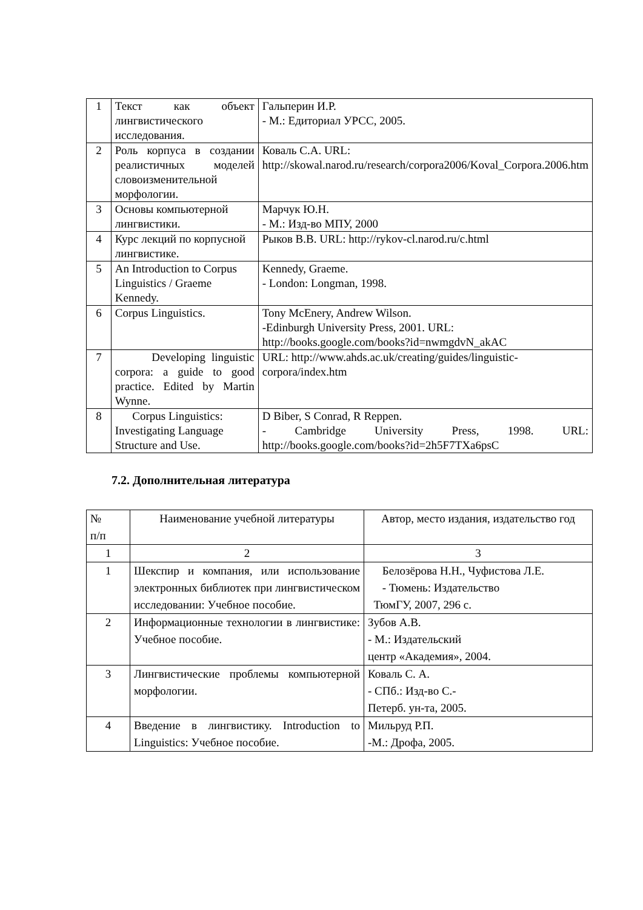| 1 | Текст как объект лингвистического исследования. | Гальперин И.Р. - М.: Едиториал УРСС, 2005. |
| 2 | Роль корпуса в создании реалистичных моделей словоизменительной морфологии. | Коваль С.А. URL: http://skowal.narod.ru/research/corpora2006/Koval_Corpora.2006.htm |
| 3 | Основы компьютерной лингвистики. | Марчук Ю.Н. - М.: Изд-во МПУ, 2000 |
| 4 | Курс лекций по корпусной лингвистике. | Рыков В.В. URL: http://rykov-cl.narod.ru/c.html |
| 5 | An Introduction to Corpus Linguistics / Graeme Kennedy. | Kennedy, Graeme. - London: Longman, 1998. |
| 6 | Corpus Linguistics. | Tony McEnery, Andrew Wilson. -Edinburgh University Press, 2001. URL: http://books.google.com/books?id=nwmgdvN_akAC |
| 7 | Developing linguistic corpora: a guide to good practice. Edited by Martin Wynne. | URL: http://www.ahds.ac.uk/creating/guides/linguistic-corpora/index.htm |
| 8 | Corpus Linguistics: Investigating Language Structure and Use. | D Biber, S Conrad, R Reppen. - Cambridge University Press, 1998. URL: http://books.google.com/books?id=2h5F7TXa6psC |
7.2. Дополнительная литература
| № п/п | Наименование учебной литературы | Автор, место издания, издательство год |
| 1 | 2 | 3 |
| 1 | Шекспир и компания, или использование электронных библиотек при лингвистическом исследовании: Учебное пособие. | Белозёрова Н.Н., Чуфистова Л.Е. - Тюмень: Издательство ТюмГУ, 2007, 296 с. |
| 2 | Информационные технологии в лингвистике: Учебное пособие. | Зубов А.В. - М.: Издательский центр «Академия», 2004. |
| 3 | Лингвистические проблемы компьютерной морфологии. | Коваль С. А. - СПб.: Изд-во С.- Петерб. ун-та, 2005. |
| 4 | Введение в лингвистику. Introduction to Linguistics: Учебное пособие. | Мильруд Р.П. -М.: Дрофа, 2005. |